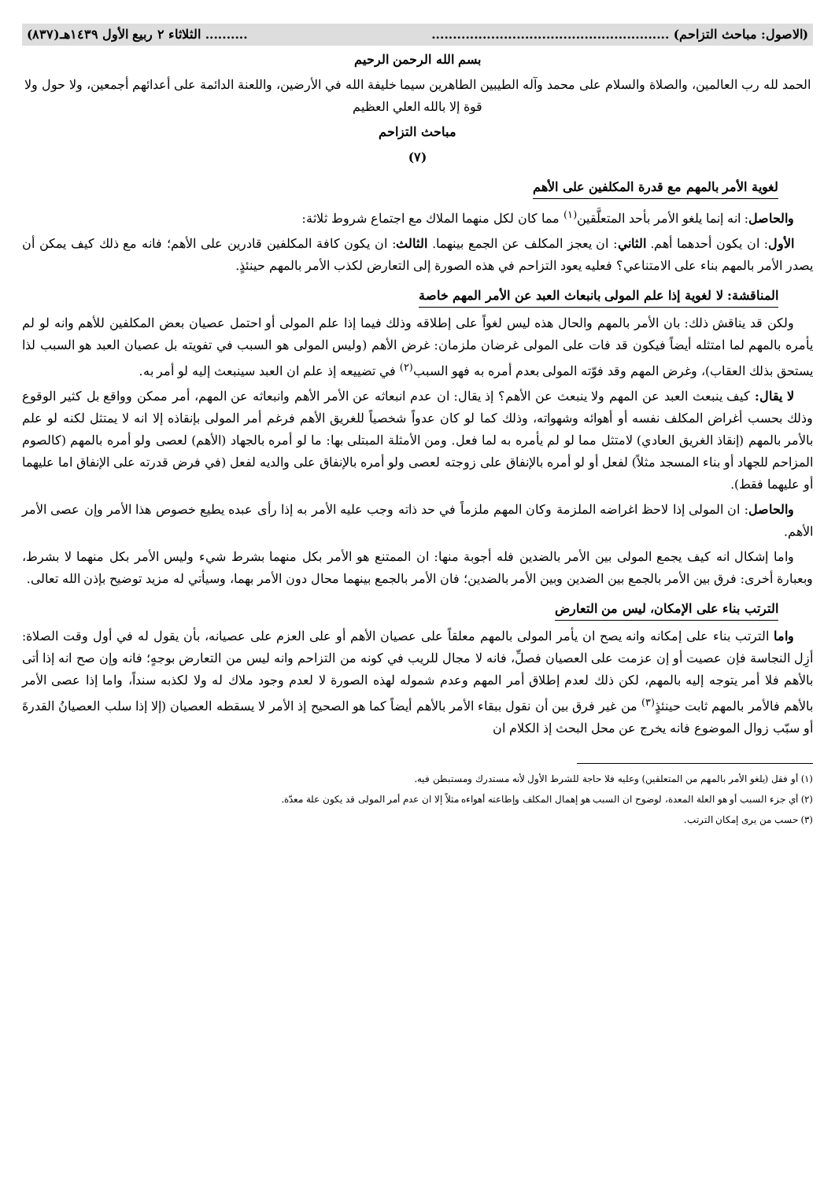(الاصول: مباحث التزاحم) .................................................................. الثلاثاء ٢ ربيع الأول ١٤٣٩هـ(٨٣٧)
بسم الله الرحمن الرحيم
الحمد لله رب العالمين، والصلاة والسلام على محمد وآله الطيبين الطاهرين سيما خليفة الله في الأرضين، واللعنة الدائمة على أعدائهم أجمعين، ولا حول ولا قوة إلا بالله العلي العظيم
مباحث التزاحم
(٧)
لغوية الأمر بالمهم مع قدرة المكلفين على الأهم
والحاصل: انه إنما يلغو الأمر بأحد المتعلَّقين<sup>(١)</sup> مما كان لكل منهما الملاك مع اجتماع شروط ثلاثة:
الأول: ان يكون أحدهما أهم. الثاني: ان يعجز المكلف عن الجمع بينهما. الثالث: ان يكون كافة المكلفين قادرين على الأهم؛ فانه مع ذلك كيف يمكن أن يصدر الأمر بالمهم بناء على الامتناعي؟ فعليه يعود التزاحم في هذه الصورة إلى التعارض لكذب الأمر بالمهم حينئذٍ.
المناقشة: لا لغوية إذا علم المولى بانبعاث العبد عن الأمر المهم خاصة
ولكن قد يناقش ذلك: بان الأمر بالمهم والحال هذه ليس لغواً على إطلاقه وذلك فيما إذا علم المولى أو احتمل عصيان بعض المكلفين للأهم وانه لو لم يأمره بالمهم لما امتثله أيضاً فيكون قد فات على المولى غرضان ملزمان: غرض الأهم (وليس المولى هو السبب في تفويته بل عصيان العبد هو السبب لذا يستحق بذلك العقاب)، وغرض المهم وقد فوّته المولى بعدم أمره به فهو السبب<sup>(٢)</sup> في تضييعه إذ علم ان العبد سينبعث إليه لو أمر به.
لا يقال: كيف ينبعث العبد عن المهم ولا ينبعث عن الأهم؟ إذ يقال: ان عدم انبعاثه عن الأمر الأهم وانبعاثه عن المهم، أمر ممكن وواقع بل كثير الوقوع وذلك بحسب أغراض المكلف نفسه أو أهوائه وشهواته، وذلك كما لو كان عدواً شخصياً للغريق الأهم فرغم أمر المولى بإنقاذه إلا انه لا يمتثل لكنه لو علم بالأمر بالمهم (إنقاذ الغريق العادي) لامتثل مما لو لم يأمره به لما فعل. ومن الأمثلة المبتلى بها: ما لو أمره بالجهاد (الأهم) لعصى ولو أمره بالمهم (كالصوم المزاحم للجهاد أو بناء المسجد مثلاً) لفعل أو لو أمره بالإنفاق على زوجته لعصى ولو أمره بالإنفاق على والديه لفعل (في فرض قدرته على الإنفاق اما عليهما أو عليهما فقط).
والحاصل: ان المولى إذا لاحظ اغراضه الملزمة وكان المهم ملزماً في حد ذاته وجب عليه الأمر به إذا رأى عبده يطيع خصوص هذا الأمر وإن عصى الأمر الأهم.
واما إشكال انه كيف يجمع المولى بين الأمر بالضدين فله أجوبة منها: ان الممتنع هو الأمر بكل منهما بشرط شيء وليس الأمر بكل منهما لا بشرط، وبعبارة أخرى: فرق بين الأمر بالجمع بين الضدين وبين الأمر بالضدين؛ فان الأمر بالجمع بينهما محال دون الأمر بهما، وسيأتي له مزيد توضيح بإذن الله تعالى.
الترتب بناء على الإمكان، ليس من التعارض
واما الترتب بناء على إمكانه وانه يصح ان يأمر المولى بالمهم معلقاً على عصيان الأهم أو على العزم على عصيانه، بأن يقول له في أول وقت الصلاة: أزِل النجاسة فإن عصيت أو إن عزمت على العصيان فصلِّ، فانه لا مجال للريب في كونه من التزاحم وانه ليس من التعارض بوجهٍ؛ فانه وإن صح انه إذا أتى بالأهم فلا أمر يتوجه إليه بالمهم، لكن ذلك لعدم إطلاق أمر المهم وعدم شموله لهذه الصورة لا لعدم وجود ملاك له ولا لكذبه سنداً، واما إذا عصى الأمر بالأهم فالأمر بالمهم ثابت حينئذٍ<sup>(٣)</sup> من غير فرق بين أن نقول ببقاء الأمر بالأهم أيضاً كما هو الصحيح إذ الأمر لا يسقطه العصيان (إلا إذا سلب العصيانُ القدرةَ أو سبّب زوال الموضوع فانه يخرج عن محل البحث إذ الكلام ان
(١) أو فقل (يلغو الأمر بالمهم من المتعلقين) وعليه فلا حاجة للشرط الأول لأنه مستدرك ومستبطن فيه.
(٢) أي جزء السبب أو هو العلة المعدة، لوضوح ان السبب هو إهمال المكلف وإطاعته أهواءه مثلاً إلا ان عدم أمر المولى قد يكون علة معدّة.
(٣) حسب من يرى إمكان الترتب.